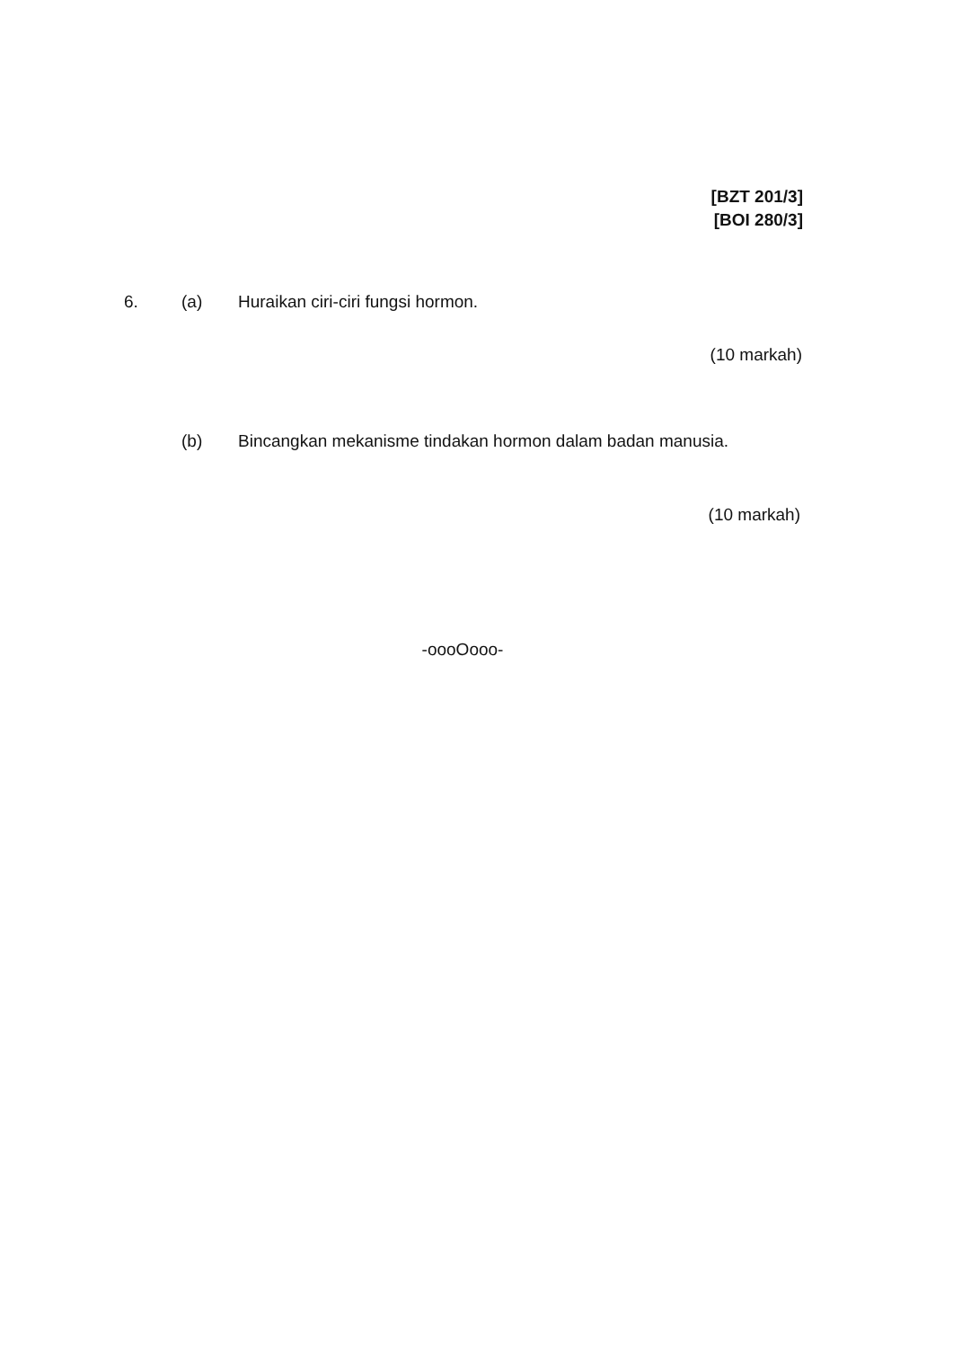[BZT 201/3]
[BOI 280/3]
6. (a) Huraikan ciri-ciri fungsi hormon.
(10 markah)
(b) Bincangkan mekanisme tindakan hormon dalam badan manusia.
(10 markah)
-oooOooo-